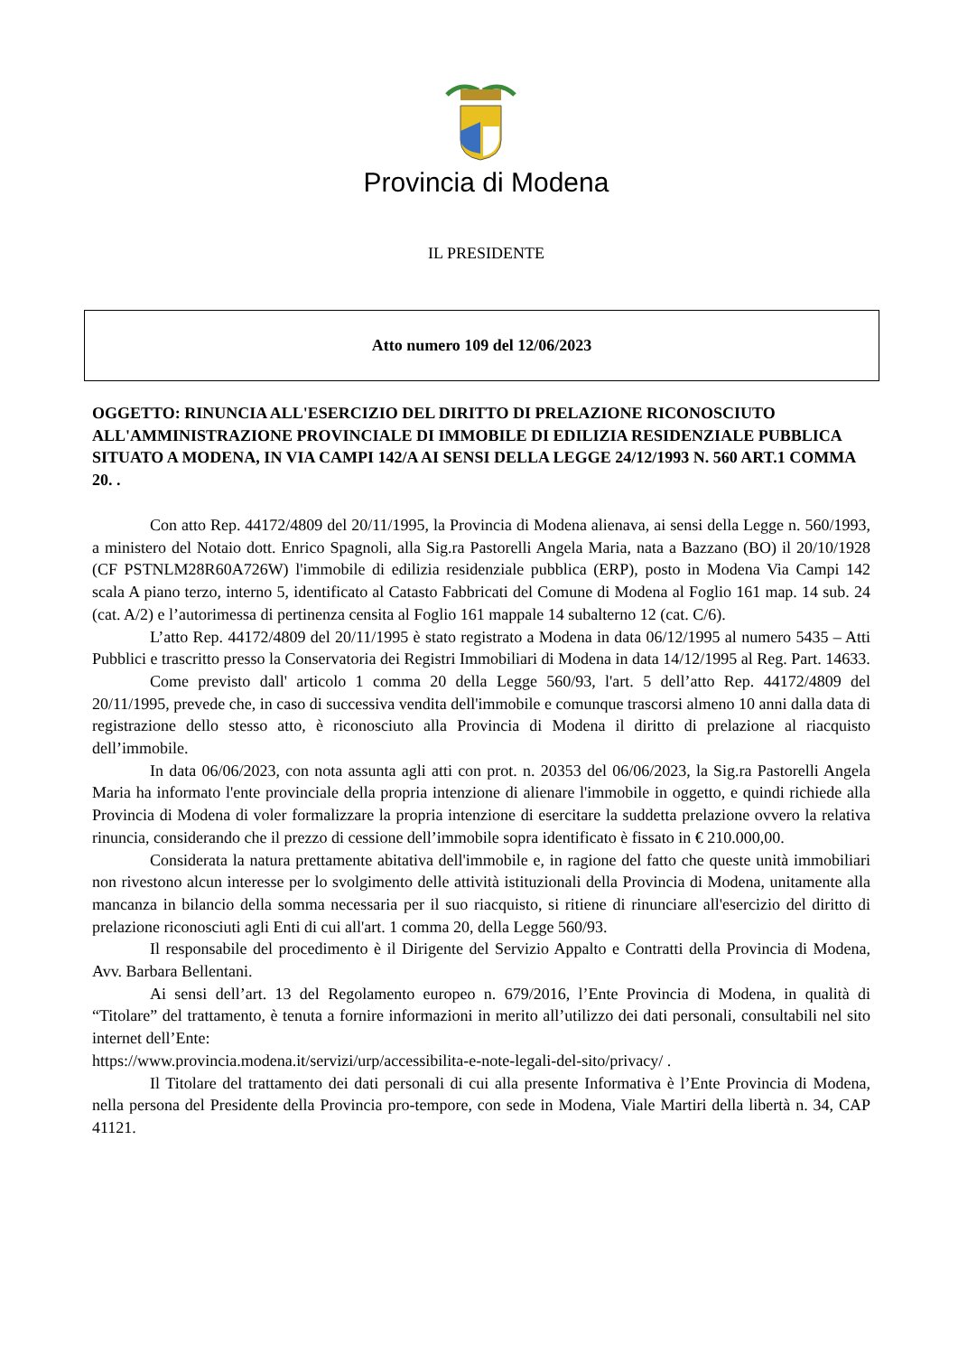Provincia di Modena
IL PRESIDENTE
Atto numero 109 del 12/06/2023
OGGETTO: RINUNCIA ALL'ESERCIZIO DEL DIRITTO DI PRELAZIONE RICONOSCIUTO ALL'AMMINISTRAZIONE PROVINCIALE DI IMMOBILE DI EDILIZIA RESIDENZIALE PUBBLICA SITUATO A MODENA, IN VIA CAMPI 142/A AI SENSI DELLA LEGGE 24/12/1993 N. 560 ART.1 COMMA 20. .
Con atto Rep. 44172/4809 del 20/11/1995, la Provincia di Modena alienava, ai sensi della Legge n. 560/1993, a ministero del Notaio dott. Enrico Spagnoli, alla Sig.ra Pastorelli Angela Maria, nata a Bazzano (BO) il 20/10/1928 (CF PSTNLM28R60A726W) l'immobile di edilizia residenziale pubblica (ERP), posto in Modena Via Campi 142 scala A piano terzo, interno 5, identificato al Catasto Fabbricati del Comune di Modena al Foglio 161 map. 14 sub. 24 (cat. A/2) e l’autorimessa di pertinenza censita al Foglio 161 mappale 14 subalterno 12 (cat. C/6).
L’atto Rep. 44172/4809 del 20/11/1995 è stato registrato a Modena in data 06/12/1995 al numero 5435 – Atti Pubblici e trascritto presso la Conservatoria dei Registri Immobiliari di Modena in data 14/12/1995 al Reg. Part. 14633.
Come previsto dall' articolo 1 comma 20 della Legge 560/93, l'art. 5 dell’atto Rep. 44172/4809 del 20/11/1995, prevede che, in caso di successiva vendita dell'immobile e comunque trascorsi almeno 10 anni dalla data di registrazione dello stesso atto, è riconosciuto alla Provincia di Modena il diritto di prelazione al riacquisto dell’immobile.
In data 06/06/2023, con nota assunta agli atti con prot. n. 20353 del 06/06/2023, la Sig.ra Pastorelli Angela Maria ha informato l'ente provinciale della propria intenzione di alienare l'immobile in oggetto, e quindi richiede alla Provincia di Modena di voler formalizzare la propria intenzione di esercitare la suddetta prelazione ovvero la relativa rinuncia, considerando che il prezzo di cessione dell’immobile sopra identificato è fissato in € 210.000,00.
Considerata la natura prettamente abitativa dell'immobile e, in ragione del fatto che queste unità immobiliari non rivestono alcun interesse per lo svolgimento delle attività istituzionali della Provincia di Modena, unitamente alla mancanza in bilancio della somma necessaria per il suo riacquisto, si ritiene di rinunciare all'esercizio del diritto di prelazione riconosciuti agli Enti di cui all'art. 1 comma 20, della Legge 560/93.
Il responsabile del procedimento è il Dirigente del Servizio Appalto e Contratti della Provincia di Modena, Avv. Barbara Bellentani.
Ai sensi dell’art. 13 del Regolamento europeo n. 679/2016, l’Ente Provincia di Modena, in qualità di “Titolare” del trattamento, è tenuta a fornire informazioni in merito all’utilizzo dei dati personali, consultabili nel sito internet dell’Ente:
https://www.provincia.modena.it/servizi/urp/accessibilita-e-note-legali-del-sito/privacy/ .
Il Titolare del trattamento dei dati personali di cui alla presente Informativa è l’Ente Provincia di Modena, nella persona del Presidente della Provincia pro-tempore, con sede in Modena, Viale Martiri della libertà n. 34, CAP 41121.